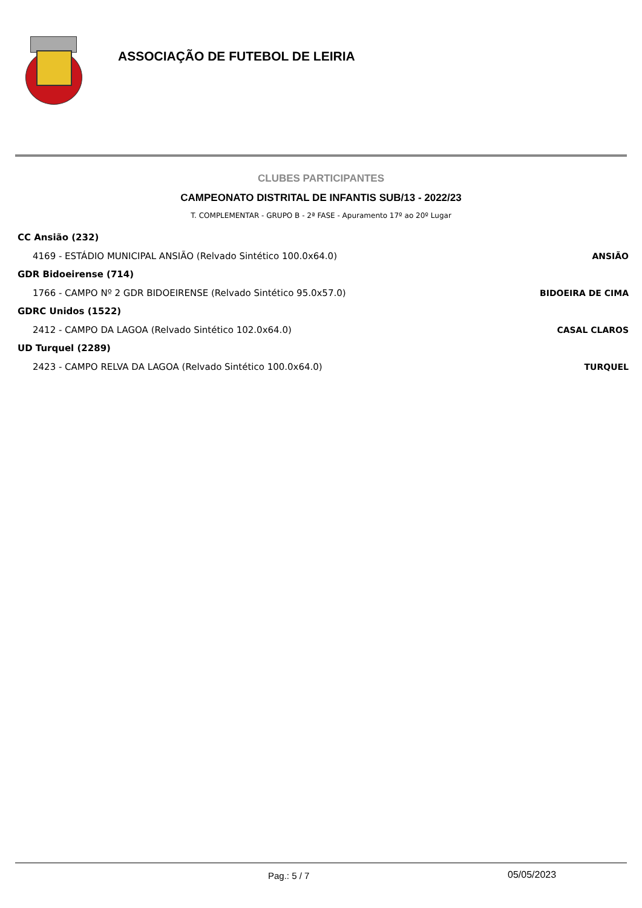ASSOCIAÇÃO DE FUTEBOL DE LEIRIA
CLUBES PARTICIPANTES
CAMPEONATO DISTRITAL DE INFANTIS SUB/13 - 2022/23
T. COMPLEMENTAR - GRUPO B - 2ª FASE - Apuramento 17º ao 20º Lugar
CC Ansião (232)
4169 - ESTÁDIO MUNICIPAL ANSIÃO (Relvado Sintético 100.0x64.0) ANSIÃO
GDR Bidoeirense (714)
1766 - CAMPO Nº 2 GDR BIDOEIRENSE (Relvado Sintético 95.0x57.0) BIDOEIRA DE CIMA
GDRC Unidos (1522)
2412 - CAMPO DA LAGOA (Relvado Sintético 102.0x64.0) CASAL CLAROS
UD Turquel (2289)
2423 - CAMPO RELVA DA LAGOA (Relvado Sintético 100.0x64.0) TURQUEL
Pag.: 5 / 7 05/05/2023